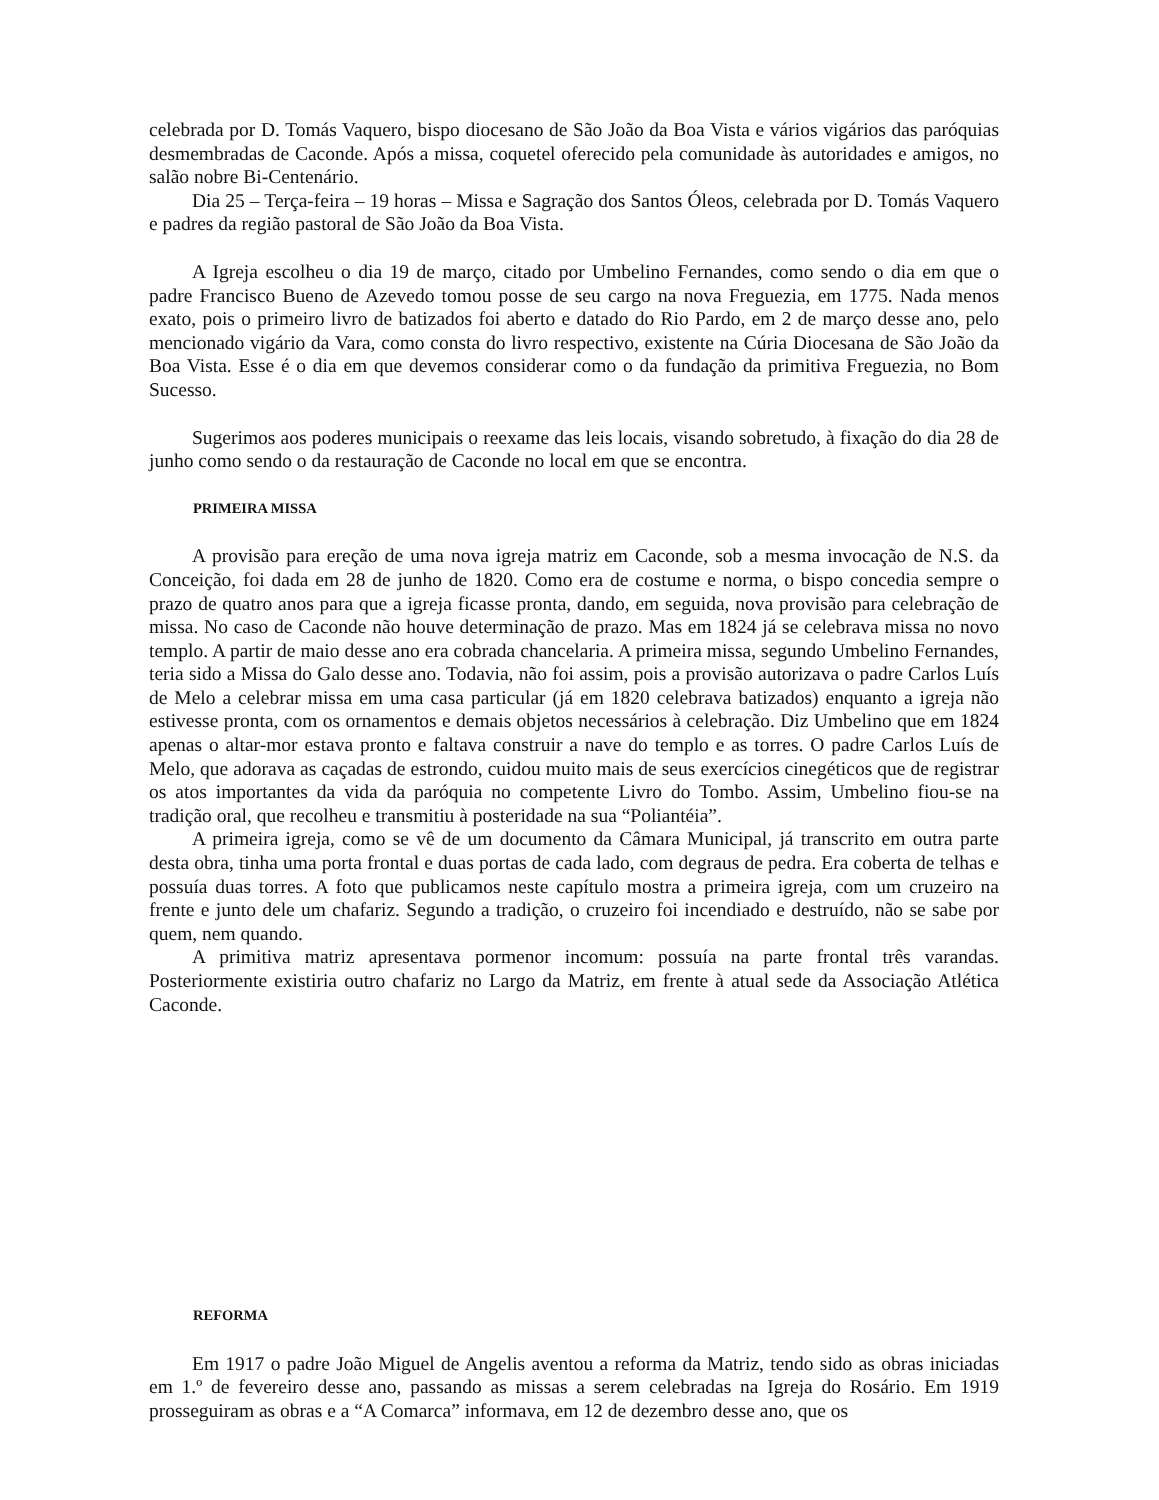celebrada por D. Tomás Vaquero, bispo diocesano de São João da Boa Vista e vários vigários das paróquias desmembradas de Caconde. Após a missa, coquetel oferecido pela comunidade às autoridades e amigos, no salão nobre Bi-Centenário.
Dia 25 – Terça-feira – 19 horas – Missa e Sagração dos Santos Óleos, celebrada por D. Tomás Vaquero e padres da região pastoral de São João da Boa Vista.
A Igreja escolheu o dia 19 de março, citado por Umbelino Fernandes, como sendo o dia em que o padre Francisco Bueno de Azevedo tomou posse de seu cargo na nova Freguezia, em 1775. Nada menos exato, pois o primeiro livro de batizados foi aberto e datado do Rio Pardo, em 2 de março desse ano, pelo mencionado vigário da Vara, como consta do livro respectivo, existente na Cúria Diocesana de São João da Boa Vista. Esse é o dia em que devemos considerar como o da fundação da primitiva Freguezia, no Bom Sucesso.
Sugerimos aos poderes municipais o reexame das leis locais, visando sobretudo, à fixação do dia 28 de junho como sendo o da restauração de Caconde no local em que se encontra.
PRIMEIRA MISSA
A provisão para ereção de uma nova igreja matriz em Caconde, sob a mesma invocação de N.S. da Conceição, foi dada em 28 de junho de 1820. Como era de costume e norma, o bispo concedia sempre o prazo de quatro anos para que a igreja ficasse pronta, dando, em seguida, nova provisão para celebração de missa. No caso de Caconde não houve determinação de prazo. Mas em 1824 já se celebrava missa no novo templo. A partir de maio desse ano era cobrada chancelaria. A primeira missa, segundo Umbelino Fernandes, teria sido a Missa do Galo desse ano. Todavia, não foi assim, pois a provisão autorizava o padre Carlos Luís de Melo a celebrar missa em uma casa particular (já em 1820 celebrava batizados) enquanto a igreja não estivesse pronta, com os ornamentos e demais objetos necessários à celebração. Diz Umbelino que em 1824 apenas o altar-mor estava pronto e faltava construir a nave do templo e as torres. O padre Carlos Luís de Melo, que adorava as caçadas de estrondo, cuidou muito mais de seus exercícios cinegéticos que de registrar os atos importantes da vida da paróquia no competente Livro do Tombo. Assim, Umbelino fiou-se na tradição oral, que recolheu e transmitiu à posteridade na sua “Poliantéia”.
A primeira igreja, como se vê de um documento da Câmara Municipal, já transcrito em outra parte desta obra, tinha uma porta frontal e duas portas de cada lado, com degraus de pedra. Era coberta de telhas e possuía duas torres. A foto que publicamos neste capítulo mostra a primeira igreja, com um cruzeiro na frente e junto dele um chafariz. Segundo a tradição, o cruzeiro foi incendiado e destruído, não se sabe por quem, nem quando.
A primitiva matriz apresentava pormenor incomum: possuía na parte frontal três varandas. Posteriormente existiria outro chafariz no Largo da Matriz, em frente à atual sede da Associação Atlética Caconde.
REFORMA
Em 1917 o padre João Miguel de Angelis aventou a reforma da Matriz, tendo sido as obras iniciadas em 1.º de fevereiro desse ano, passando as missas a serem celebradas na Igreja do Rosário. Em 1919 prosseguiram as obras e a “A Comarca” informava, em 12 de dezembro desse ano, que os